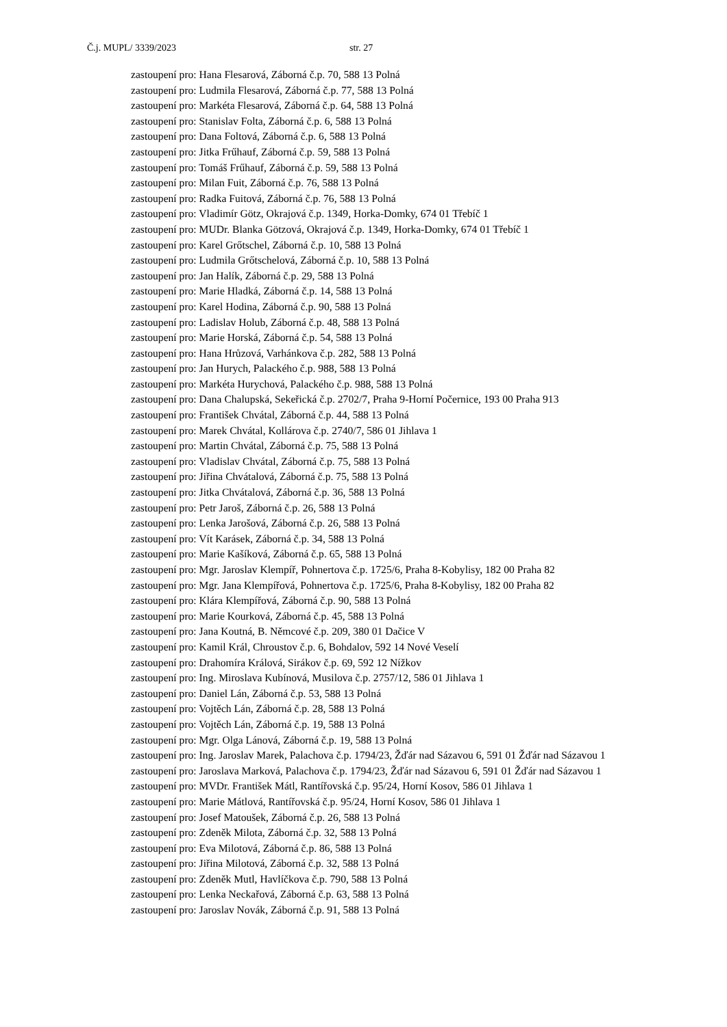Č.j. MUPL/ 3339/2023 str. 27
zastoupení pro: Hana Flesarová, Záborná č.p. 70, 588 13 Polná
zastoupení pro: Ludmila Flesarová, Záborná č.p. 77, 588 13 Polná
zastoupení pro: Markéta Flesarová, Záborná č.p. 64, 588 13 Polná
zastoupení pro: Stanislav Folta, Záborná č.p. 6, 588 13 Polná
zastoupení pro: Dana Foltová, Záborná č.p. 6, 588 13 Polná
zastoupení pro: Jitka Frűhauf, Záborná č.p. 59, 588 13 Polná
zastoupení pro: Tomáš Frűhauf, Záborná č.p. 59, 588 13 Polná
zastoupení pro: Milan Fuit, Záborná č.p. 76, 588 13 Polná
zastoupení pro: Radka Fuitová, Záborná č.p. 76, 588 13 Polná
zastoupení pro: Vladimír Götz, Okrajová č.p. 1349, Horka-Domky, 674 01 Třebíč 1
zastoupení pro: MUDr. Blanka Götzová, Okrajová č.p. 1349, Horka-Domky, 674 01 Třebíč 1
zastoupení pro: Karel Grőtschel, Záborná č.p. 10, 588 13 Polná
zastoupení pro: Ludmila Grőtschelová, Záborná č.p. 10, 588 13 Polná
zastoupení pro: Jan Halík, Záborná č.p. 29, 588 13 Polná
zastoupení pro: Marie Hladká, Záborná č.p. 14, 588 13 Polná
zastoupení pro: Karel Hodina, Záborná č.p. 90, 588 13 Polná
zastoupení pro: Ladislav Holub, Záborná č.p. 48, 588 13 Polná
zastoupení pro: Marie Horská, Záborná č.p. 54, 588 13 Polná
zastoupení pro: Hana Hrůzová, Varhánkova č.p. 282, 588 13 Polná
zastoupení pro: Jan Hurych, Palackého č.p. 988, 588 13 Polná
zastoupení pro: Markéta Hurychová, Palackého č.p. 988, 588 13 Polná
zastoupení pro: Dana Chalupská, Sekeřická č.p. 2702/7, Praha 9-Horní Počernice, 193 00 Praha 913
zastoupení pro: František Chvátal, Záborná č.p. 44, 588 13 Polná
zastoupení pro: Marek Chvátal, Kollárova č.p. 2740/7, 586 01 Jihlava 1
zastoupení pro: Martin Chvátal, Záborná č.p. 75, 588 13 Polná
zastoupení pro: Vladislav Chvátal, Záborná č.p. 75, 588 13 Polná
zastoupení pro: Jiřina Chvátalová, Záborná č.p. 75, 588 13 Polná
zastoupení pro: Jitka Chvátalová, Záborná č.p. 36, 588 13 Polná
zastoupení pro: Petr Jaroš, Záborná č.p. 26, 588 13 Polná
zastoupení pro: Lenka Jarošová, Záborná č.p. 26, 588 13 Polná
zastoupení pro: Vít Karásek, Záborná č.p. 34, 588 13 Polná
zastoupení pro: Marie Kašíková, Záborná č.p. 65, 588 13 Polná
zastoupení pro: Mgr. Jaroslav Klempíř, Pohnertova č.p. 1725/6, Praha 8-Kobylisy, 182 00 Praha 82
zastoupení pro: Mgr. Jana Klempířová, Pohnertova č.p. 1725/6, Praha 8-Kobylisy, 182 00 Praha 82
zastoupení pro: Klára Klempířová, Záborná č.p. 90, 588 13 Polná
zastoupení pro: Marie Kourková, Záborná č.p. 45, 588 13 Polná
zastoupení pro: Jana Koutná, B. Němcové č.p. 209, 380 01 Dačice V
zastoupení pro: Kamil Král, Chroustov č.p. 6, Bohdalov, 592 14 Nové Veselí
zastoupení pro: Drahomíra Králová, Sirákov č.p. 69, 592 12 Nížkov
zastoupení pro: Ing. Miroslava Kubínová, Musilova č.p. 2757/12, 586 01 Jihlava 1
zastoupení pro: Daniel Lán, Záborná č.p. 53, 588 13 Polná
zastoupení pro: Vojtěch Lán, Záborná č.p. 28, 588 13 Polná
zastoupení pro: Vojtěch Lán, Záborná č.p. 19, 588 13 Polná
zastoupení pro: Mgr. Olga Lánová, Záborná č.p. 19, 588 13 Polná
zastoupení pro: Ing. Jaroslav Marek, Palachova č.p. 1794/23, Žďár nad Sázavou 6, 591 01 Žďár nad Sázavou 1
zastoupení pro: Jaroslava Marková, Palachova č.p. 1794/23, Žďár nad Sázavou 6, 591 01 Žďár nad Sázavou 1
zastoupení pro: MVDr. František Mátl, Rantířovská č.p. 95/24, Horní Kosov, 586 01 Jihlava 1
zastoupení pro: Marie Mátlová, Rantířovská č.p. 95/24, Horní Kosov, 586 01 Jihlava 1
zastoupení pro: Josef Matoušek, Záborná č.p. 26, 588 13 Polná
zastoupení pro: Zdeněk Milota, Záborná č.p. 32, 588 13 Polná
zastoupení pro: Eva Milotová, Záborná č.p. 86, 588 13 Polná
zastoupení pro: Jiřina Milotová, Záborná č.p. 32, 588 13 Polná
zastoupení pro: Zdeněk Mutl, Havlíčkova č.p. 790, 588 13 Polná
zastoupení pro: Lenka Neckařová, Záborná č.p. 63, 588 13 Polná
zastoupení pro: Jaroslav Novák, Záborná č.p. 91, 588 13 Polná